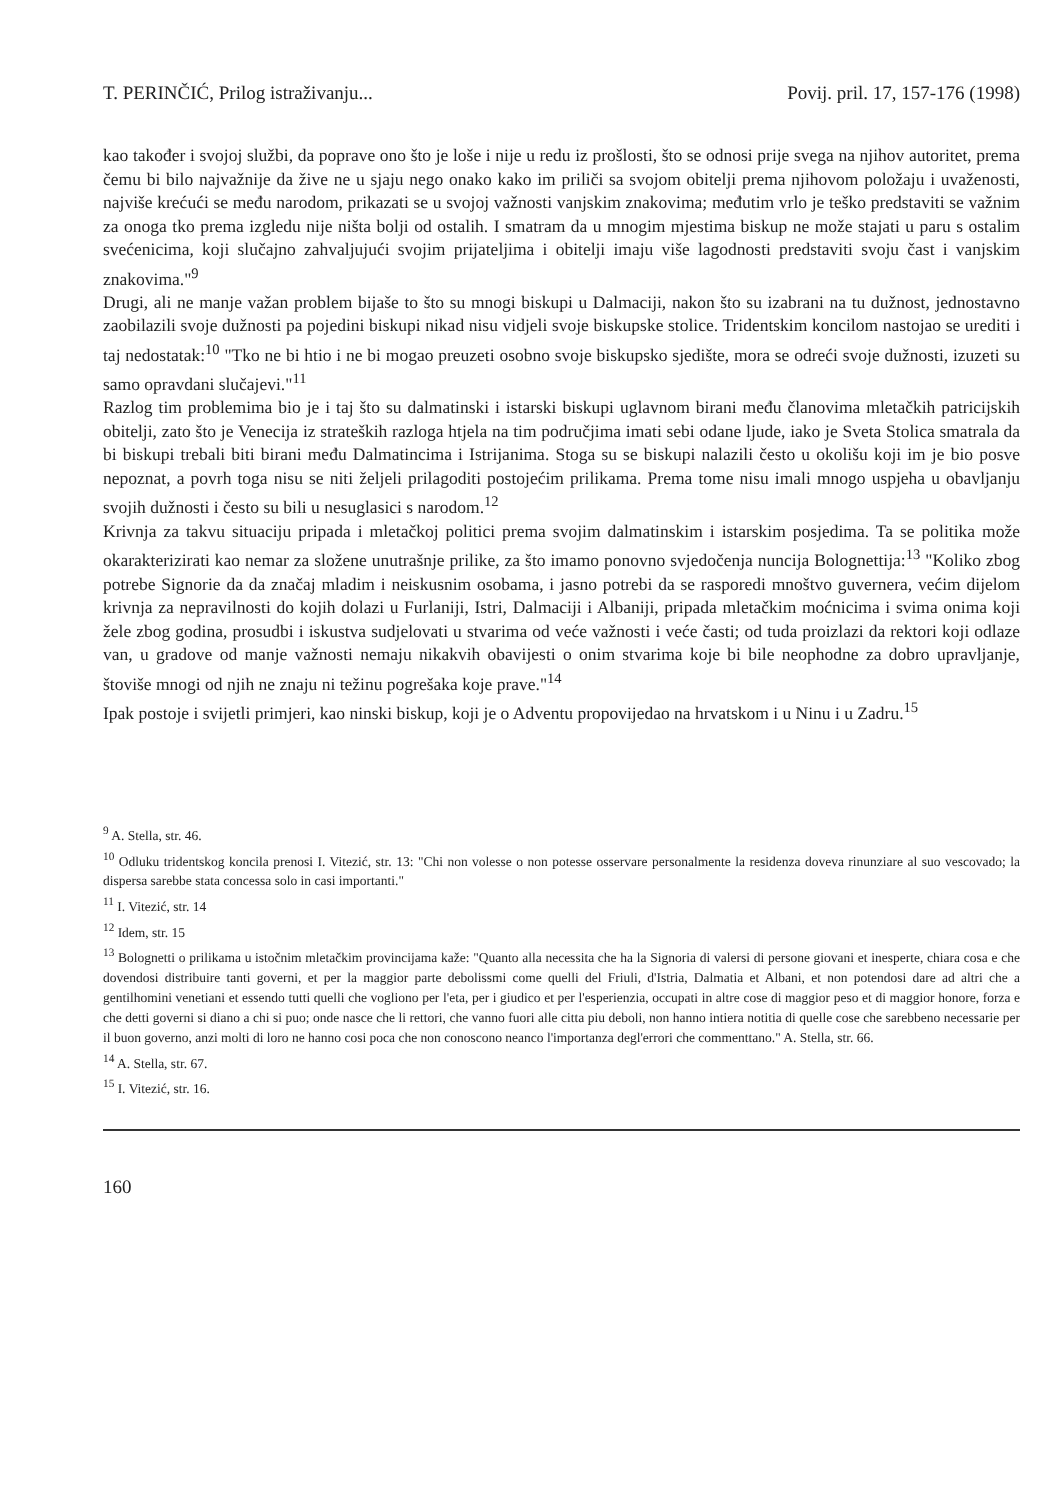T. PERINČIĆ, Prilog istraživanju... Povij. pril. 17, 157-176 (1998)
kao također i svojoj službi, da poprave ono što je loše i nije u redu iz prošlosti, što se odnosi prije svega na njihov autoritet, prema čemu bi bilo najvažnije da žive ne u sjaju nego onako kako im priliči sa svojom obitelji prema njihovom položaju i uvaženosti, najviše krećući se među narodom, prikazati se u svojoj važnosti vanjskim znakovima; međutim vrlo je teško predstaviti se važnim za onoga tko prema izgledu nije ništa bolji od ostalih. I smatram da u mnogim mjestima biskup ne može stajati u paru s ostalim svećenicima, koji slučajno zahvaljujući svojim prijateljima i obitelji imaju više lagodnosti predstaviti svoju čast i vanjskim znakovima."<sup>9</sup>
Drugi, ali ne manje važan problem bijaše to što su mnogi biskupi u Dalmaciji, nakon što su izabrani na tu dužnost, jednostavno zaobilazili svoje dužnosti pa pojedini biskupi nikad nisu vidjeli svoje biskupske stolice. Tridentskim koncilom nastojao se urediti i taj nedostatak:<sup>10</sup> "Tko ne bi htio i ne bi mogao preuzeti osobno svoje biskupsko sjedište, mora se odreći svoje dužnosti, izuzeti su samo opravdani slučajevi."<sup>11</sup>
Razlog tim problemima bio je i taj što su dalmatinski i istarski biskupi uglavnom birani među članovima mletačkih patricijskih obitelji, zato što je Venecija iz strateških razloga htjela na tim područjima imati sebi odane ljude, iako je Sveta Stolica smatrala da bi biskupi trebali biti birani među Dalmatincima i Istrijanima. Stoga su se biskupi nalazili često u okolišu koji im je bio posve nepoznat, a povrh toga nisu se niti željeli prilagoditi postojećim prilikama. Prema tome nisu imali mnogo uspjeha u obavljanju svojih dužnosti i često su bili u nesuglasici s narodom.<sup>12</sup>
Krivnja za takvu situaciju pripada i mletačkoj politici prema svojim dalmatinskim i istarskim posjedima. Ta se politika može okarakterizirati kao nemar za složene unutrašnje prilike, za što imamo ponovno svjedočenja nuncija Bolognettija:<sup>13</sup> "Koliko zbog potrebe Signorie da da značaj mladim i neiskusnim osobama, i jasno potrebi da se rasporedi mnoštvo guvernera, većim dijelom krivnja za nepravilnosti do kojih dolazi u Furlaniji, Istri, Dalmaciji i Albaniji, pripada mletačkim moćnicima i svima onima koji žele zbog godina, prosudbi i iskustva sudjelovati u stvarima od veće važnosti i veće časti; od tuda proizlazi da rektori koji odlaze van, u gradove od manje važnosti nemaju nikakvih obavijesti o onim stvarima koje bi bile neophodne za dobro upravljanje, štoviše mnogi od njih ne znaju ni težinu pogrešaka koje prave."<sup>14</sup>
Ipak postoje i svijetli primjeri, kao ninski biskup, koji je o Adventu propovijedao na hrvatskom i u Ninu i u Zadru.<sup>15</sup>
<sup>9</sup> A. Stella, str. 46.
<sup>10</sup> Odluku tridentskog koncila prenosi I. Vitezić, str. 13: "Chi non volesse o non potesse osservare personalmente la residenza doveva rinunziare al suo vescovado; la dispersa sarebbe stata concessa solo in casi importanti."
<sup>11</sup> I. Vitezić, str. 14
<sup>12</sup> Idem, str. 15
<sup>13</sup> Bolognetti o prilikama u istočnim mletačkim provincijama kaže: "Quanto alla necessita che ha la Signoria di valersi di persone giovani et inesperte, chiara cosa e che dovendosi distribuire tanti governi, et per la maggior parte debolissmi come quelli del Friuli, d'Istria, Dalmatia et Albani, et non potendosi dare ad altri che a gentilhomini venetiani et essendo tutti quelli che vogliono per l'eta, per i giudico et per l'esperienzia, occupati in altre cose di maggior peso et di maggior honore, forza e che detti governi si diano a chi si puo; onde nasce che li rettori, che vanno fuori alle citta piu deboli, non hanno intiera notitia di quelle cose che sarebbeno necessarie per il buon governo, anzi molti di loro ne hanno cosi poca che non conoscono neanco l'importanza degl'errori che commenttano." A. Stella, str. 66.
<sup>14</sup> A. Stella, str. 67.
<sup>15</sup> I. Vitezić, str. 16.
160